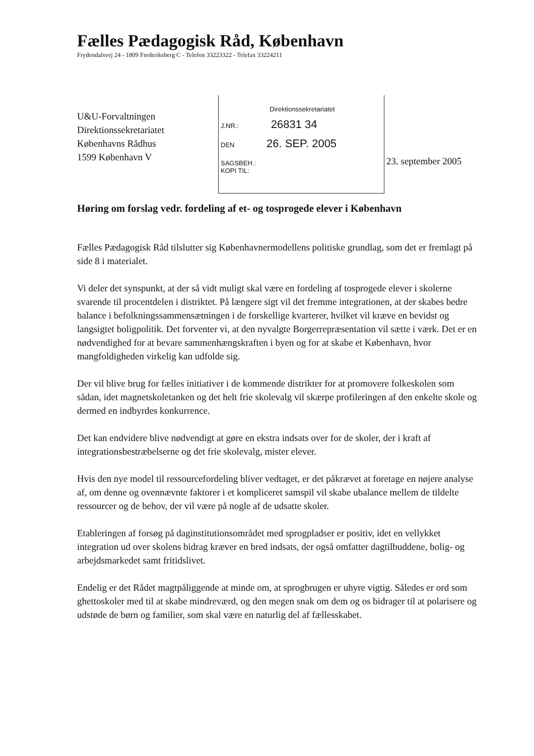Fælles Pædagogisk Råd, København
Frydendalsvej 24 - 1809 Frederiksberg C - Telefon 33223322 - Telefax 33224211
U&U-Forvaltningen
Direktionssekretariatet
Københavns Rådhus
1599 København V
Direktionssekretariatet
J.NR.: 26831 34
DEN 26. SEP. 2005
SAGSBEH.:
KOPI TIL:
23. september 2005
Høring om forslag vedr. fordeling af et- og tosprogede elever i København
Fælles Pædagogisk Råd tilslutter sig Københavnermodellens politiske grundlag, som det er fremlagt på side 8 i materialet.
Vi deler det synspunkt, at der så vidt muligt skal være en fordeling af tosprogede elever i skolerne svarende til procentdelen i distriktet. På længere sigt vil det fremme integrationen, at der skabes bedre balance i befolkningssammensætningen i de forskellige kvarterer, hvilket vil kræve en bevidst og langsigtet boligpolitik. Det forventer vi, at den nyvalgte Borgerrepræsentation vil sætte i værk. Det er en nødvendighed for at bevare sammenhængskraften i byen og for at skabe et København, hvor mangfoldigheden virkelig kan udfolde sig.
Der vil blive brug for fælles initiativer i de kommende distrikter for at promovere folkeskolen som sådan, idet magnetskoletanken og det helt frie skolevalg vil skærpe profileringen af den enkelte skole og dermed en indbyrdes konkurrence.
Det kan endvidere blive nødvendigt at gøre en ekstra indsats over for de skoler, der i kraft af integrationsbestræbelserne og det frie skolevalg, mister elever.
Hvis den nye model til ressourcefordeling bliver vedtaget, er det påkrævet at foretage en nøjere analyse af, om denne og ovennævnte faktorer i et kompliceret samspil vil skabe ubalance mellem de tildelte ressourcer og de behov, der vil være på nogle af de udsatte skoler.
Etableringen af forsøg på daginstitutionsområdet med sprogpladser er positiv, idet en vellykket integration ud over skolens bidrag kræver en bred indsats, der også omfatter dagtilbuddene, bolig- og arbejdsmarkedet samt fritidslivet.
Endelig er det Rådet magtpåliggende at minde om, at sprogbrugen er uhyre vigtig. Således er ord som ghettoskoler med til at skabe mindreværd, og den megen snak om dem og os bidrager til at polarisere og udstøde de børn og familier, som skal være en naturlig del af fællesskabet.